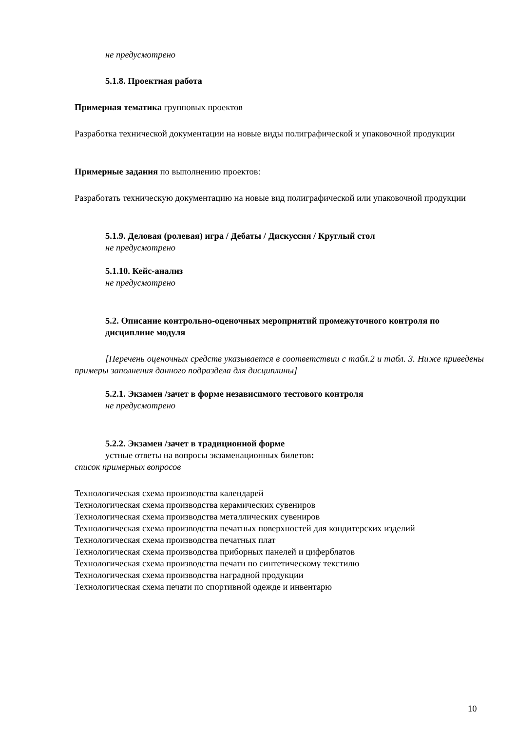не предусмотрено
5.1.8. Проектная работа
Примерная тематика групповых проектов
Разработка технической документации на новые виды полиграфической и упаковочной продукции
Примерные задания по выполнению проектов:
Разработать техническую документацию на новые вид полиграфической или упаковочной продукции
5.1.9. Деловая (ролевая) игра / Дебаты / Дискуссия / Круглый стол
не предусмотрено
5.1.10. Кейс-анализ
не предусмотрено
5.2. Описание контрольно-оценочных мероприятий промежуточного контроля по дисциплине модуля
[Перечень оценочных средств указывается в соответствии с табл.2 и табл. 3. Ниже приведены примеры заполнения данного подраздела для дисциплины]
5.2.1. Экзамен /зачет в форме независимого тестового контроля
не предусмотрено
5.2.2. Экзамен /зачет в традиционной форме
устные ответы на вопросы экзаменационных билетов:
список примерных вопросов
Технологическая схема производства календарей
Технологическая схема производства керамических сувениров
Технологическая схема производства металлических сувениров
Технологическая схема производства печатных поверхностей для кондитерских изделий
Технологическая схема производства печатных плат
Технологическая схема производства приборных панелей и циферблатов
Технологическая схема производства печати по синтетическому текстилю
Технологическая схема производства наградной продукции
Технологическая схема печати по спортивной одежде и инвентарю
10